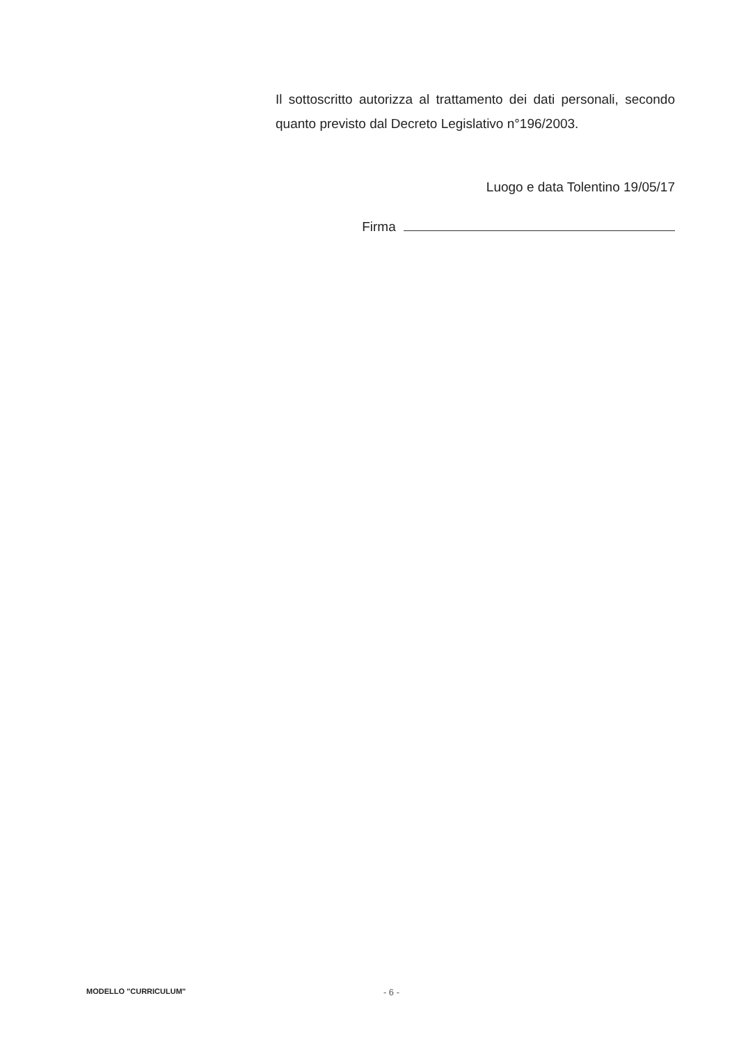Il sottoscritto autorizza al trattamento dei dati personali, secondo quanto previsto dal Decreto Legislativo n°196/2003.
Luogo e data Tolentino 19/05/17
Firma
MODELLO "CURRICULUM" - 6 -